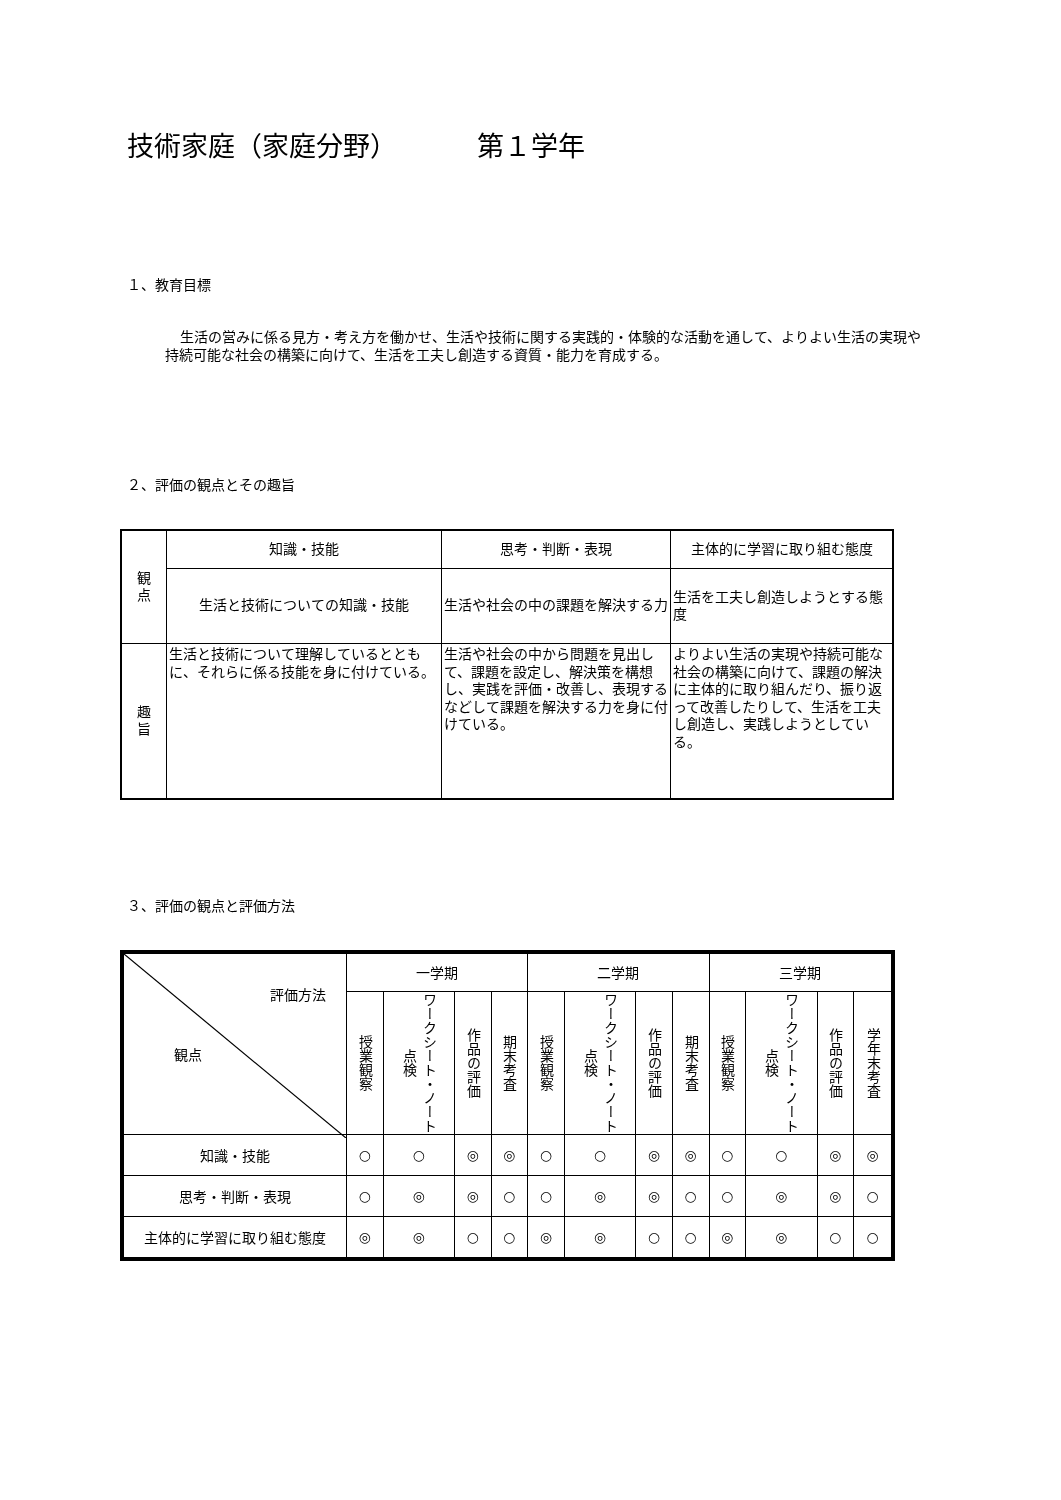技術家庭（家庭分野） 第１学年
１、教育目標
生活の営みに係る見方・考え方を働かせ、生活や技術に関する実践的・体験的な活動を通して、よりよい生活の実現や持続可能な社会の構築に向けて、生活を工夫し創造する資質・能力を育成する。
２、評価の観点とその趣旨
| 観 点 | 知識・技能 | 思考・判断・表現 | 主体的に学習に取り組む態度 |
| | 生活と技術についての知識・技能 | 生活や社会の中の課題を解決する力 | 生活を工夫し創造しようとする態度 |
| 趣 旨 | 生活と技術について理解しているとともに、それらに係る技能を身に付けている。 | 生活や社会の中から問題を見出して、課題を設定し、解決策を構想し、実践を評価・改善し、表現するなどして課題を解決する力を身に付けている。 | よりよい生活の実現や持続可能な社会の構築に向けて、課題の解決に主体的に取り組んだり、振り返って改善したりして、生活を工夫し創造し、実践しようとしている。 |
３、評価の観点と評価方法
| 評価方法 観点 | 一学期 | | | | 二学期 | | | | 三学期 | | | |
| --- | --- | --- | --- | --- | --- | --- | --- | --- | --- | --- | --- | --- |
| | 授業観察 | ワークシート・ノート点検 | 作品の評価 | 期末考査 | 授業観察 | ワークシート・ノート点検 | 作品の評価 | 期末考査 | 授業観察 | ワークシート・ノート点検 | 作品の評価 | 学年末考査 |
| 知識・技能 | ○ | ○ | ◎ | ◎ | ○ | ○ | ◎ | ◎ | ○ | ○ | ◎ | ◎ |
| 思考・判断・表現 | ○ | ◎ | ◎ | ○ | ○ | ◎ | ◎ | ○ | ○ | ◎ | ◎ | ○ |
| 主体的に学習に取り組む態度 | ◎ | ◎ | ○ | ○ | ◎ | ◎ | ○ | ○ | ◎ | ◎ | ○ | ○ |